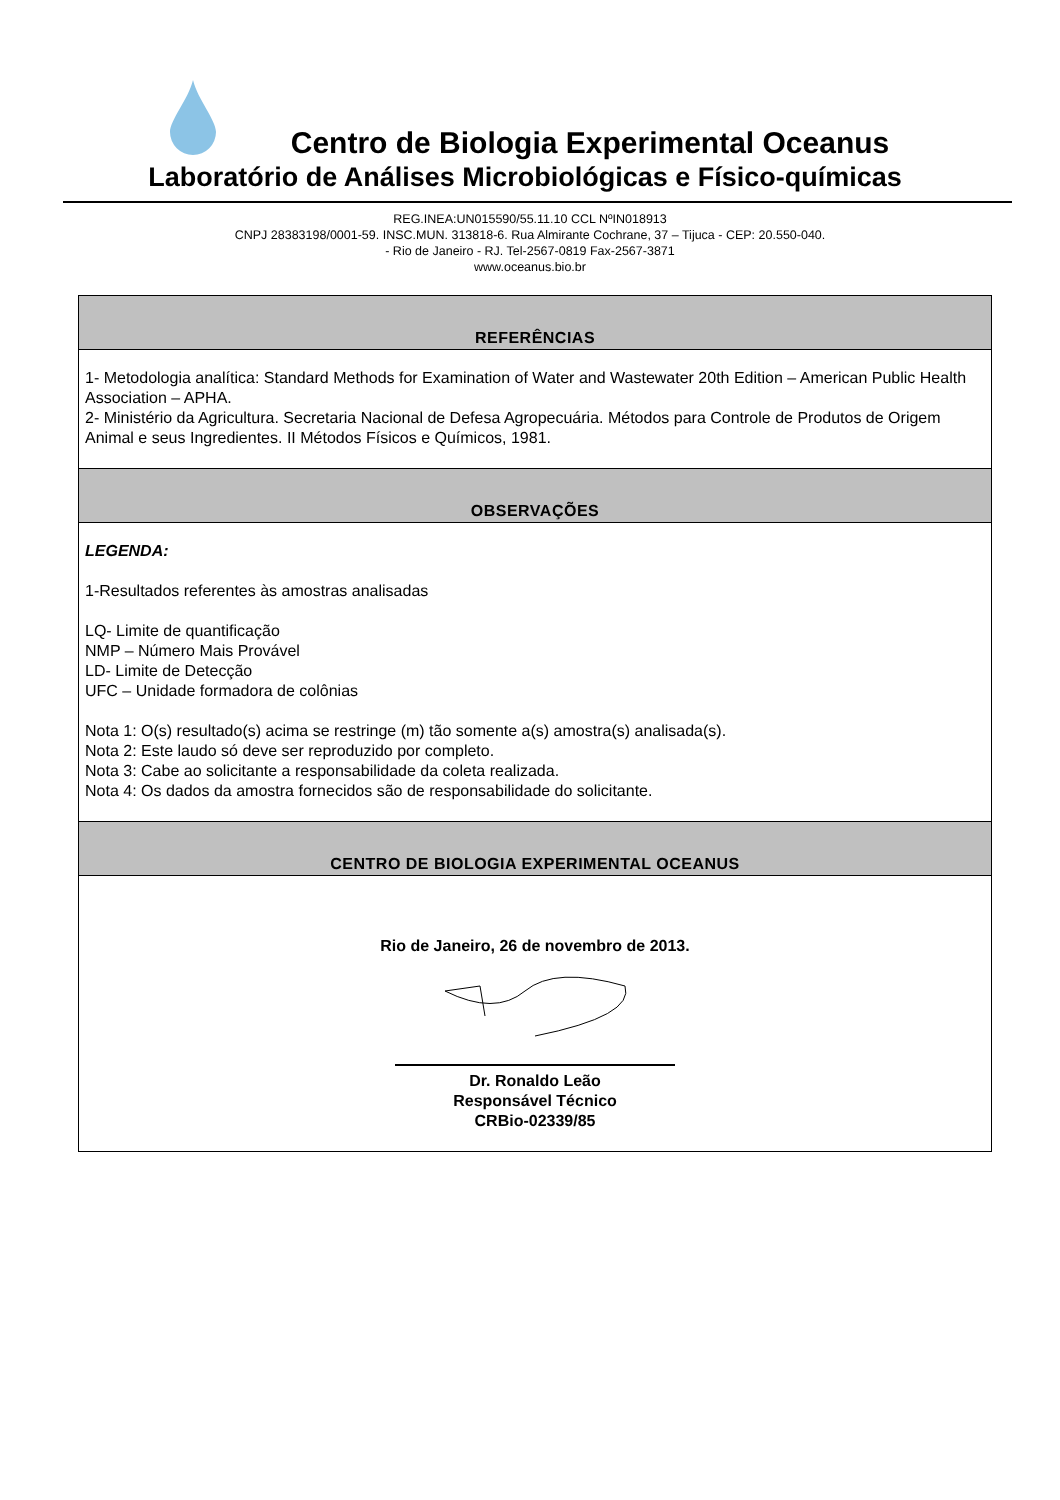Centro de Biologia Experimental Oceanus
Laboratório de Análises Microbiológicas e Físico-químicas
REG.INEA:UN015590/55.11.10 CCL NºIN018913
CNPJ 28383198/0001-59. INSC.MUN. 313818-6. Rua Almirante Cochrane, 37 – Tijuca - CEP: 20.550-040.
- Rio de Janeiro - RJ. Tel-2567-0819 Fax-2567-3871
www.oceanus.bio.br
| REFERÊNCIAS |
| --- |
| 1- Metodologia analítica: Standard Methods for Examination of Water and Wastewater 20th Edition – American Public Health Association – APHA. 2- Ministério da Agricultura. Secretaria Nacional de Defesa Agropecuária. Métodos para Controle de Produtos de Origem Animal e seus Ingredientes. II Métodos Físicos e Químicos, 1981. |
| OBSERVAÇÕES |
| LEGENDA: 1-Resultados referentes às amostras analisadas LQ- Limite de quantificação NMP – Número Mais Provável LD- Limite de Detecção UFC – Unidade formadora de colônias Nota 1: O(s) resultado(s) acima se restringe (m) tão somente a(s) amostra(s) analisada(s). Nota 2: Este laudo só deve ser reproduzido por completo. Nota 3: Cabe ao solicitante a responsabilidade da coleta realizada. Nota 4: Os dados da amostra fornecidos são de responsabilidade do solicitante. |
| CENTRO DE BIOLOGIA EXPERIMENTAL OCEANUS |
| Rio de Janeiro, 26 de novembro de 2013. Dr. Ronaldo Leão Responsável Técnico CRBio-02339/85 |